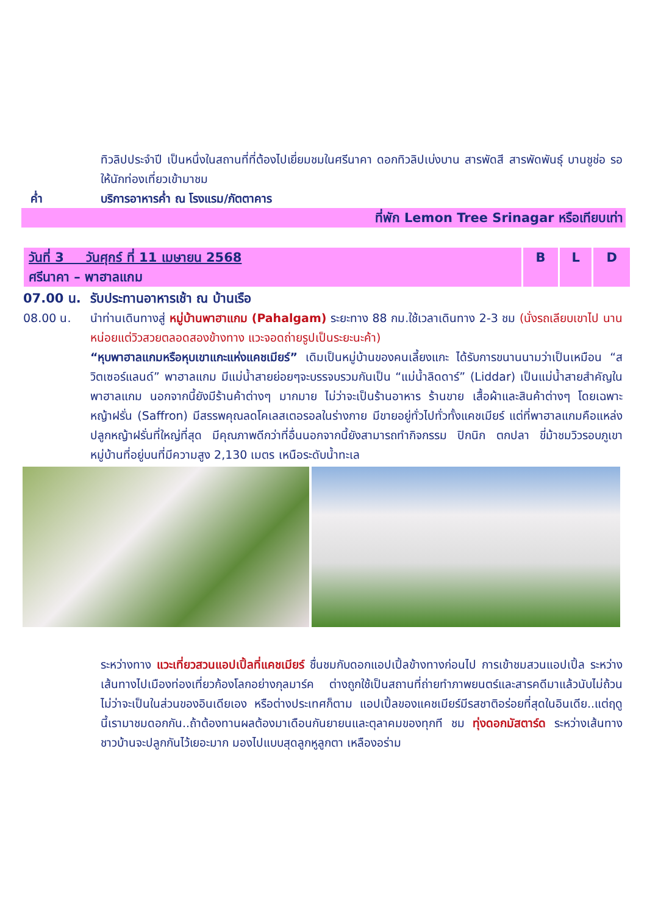ทิวลิปประจำปี เป็นหนึ่งในสถานที่ที่ต้องไปเยี่ยมชมในศรีนาคา ดอกทิวลิปเบ่งบาน สารพัดสี สารพัดพันธุ์ บานชูช่อ รอให้นักท่องเที่ยวเข้ามาชม
ค่ำ บริการอาหารค่ำ ณ โรงแรม/ภัตตาคาร
ที่พัก Lemon Tree Srinagar หรือเทียบเท่า
| วันที่ 3 วันศุกร์ ที่ 11 เมษายน 2568 ศรีนาคา – พาฮาลแกม | B | L | D |
07.00 น. รับประทานอาหารเช้า ณ บ้านเรือ
08.00 น. นำท่านเดินทางสู่ หมู่บ้านพาฮาแกม (Pahalgam) ระยะทาง 88 กม.ใช้เวลาเดินทาง 2-3 ชม (นั่งรถเลียบเขาไป นานหน่อยแต่วิวสวยตลอดสองข้างทาง แวะจอดถ่ายรูปเป็นระยะนะค้า)
“หุบพาฮาลแกมหรือหุบเขาแกะแห่งแคชเมียร์” เดิมเป็นหมู่บ้านของคนเลี้ยงแกะ ได้รับการขนานนามว่าเป็นเหมือน “สวิตเซอร์แลนด์” พาฮาลแกม มีแม่น้ำสายย่อยๆจะบรรจบรวมกันเป็น “แม่น้ำลิดดาร์” (Liddar) เป็นแม่น้ำสายสำคัญในพาฮาลแกม นอกจากนี้ยังมีร้านค้าต่างๆ มากมาย ไม่ว่าจะเป็นร้านอาหาร ร้านขาย เสื้อผ้าและสินค้าต่างๆ โดยเฉพาะหญ้าฝรั่น (Saffron) มีสรรพคุณลดโคเลสเตอรอลในร่างกาย มีขายอยู่ทั่วไปทั่วทั้งแคชเมียร์ แต่ที่พาฮาลแกมคือแหล่งปลูกหญ้าฝรั่นที่ใหญ่ที่สุด มีคุณภาพดีกว่าที่อื่นนอกจากนี้ยังสามารถทำกิจกรรม ปิกนิก ตกปลา ขี่ม้าชมวิวรอบภูเขาหมู่บ้านที่อยู่บนที่มีความสูง 2,130 เมตร เหนือระดับน้ำทะเล
ระหว่างทาง แวะเที่ยวสวนแอปเปิ้ลที่แคชเมียร์ ชื่นชมกับดอกแอปเปิ้ลข้างทางก่อนไป การเข้าชมสวนแอปเปิ้ล ระหว่างเส้นทางไปเมืองท่องเที่ยวก้องโลกอย่างกุลมาร์ค ต่างถูกใช้เป็นสถานที่ถ่ายทำภาพยนตร์และสารคดีมาแล้วนับไม่ถ้วน ไม่ว่าจะเป็นในส่วนของอินเดียเอง หรือต่างประเทศก็ตาม แอปเปิ้ลของแคชเมียร์มีรสชาติอร่อยที่สุดในอินเดีย..แต่ฤดูนี้เรามาชมดอกกัน..ถ้าต้องทานผลต้องมาเดือนกันยายนและตุลาคมของทุกที ชม ทุ่งดอกมัสตาร์ด ระหว่างเส้นทางชาวบ้านจะปลูกกันไว้เยอะมาก มองไปแบบสุดลูกหูลูกตา เหลืองอร่าม